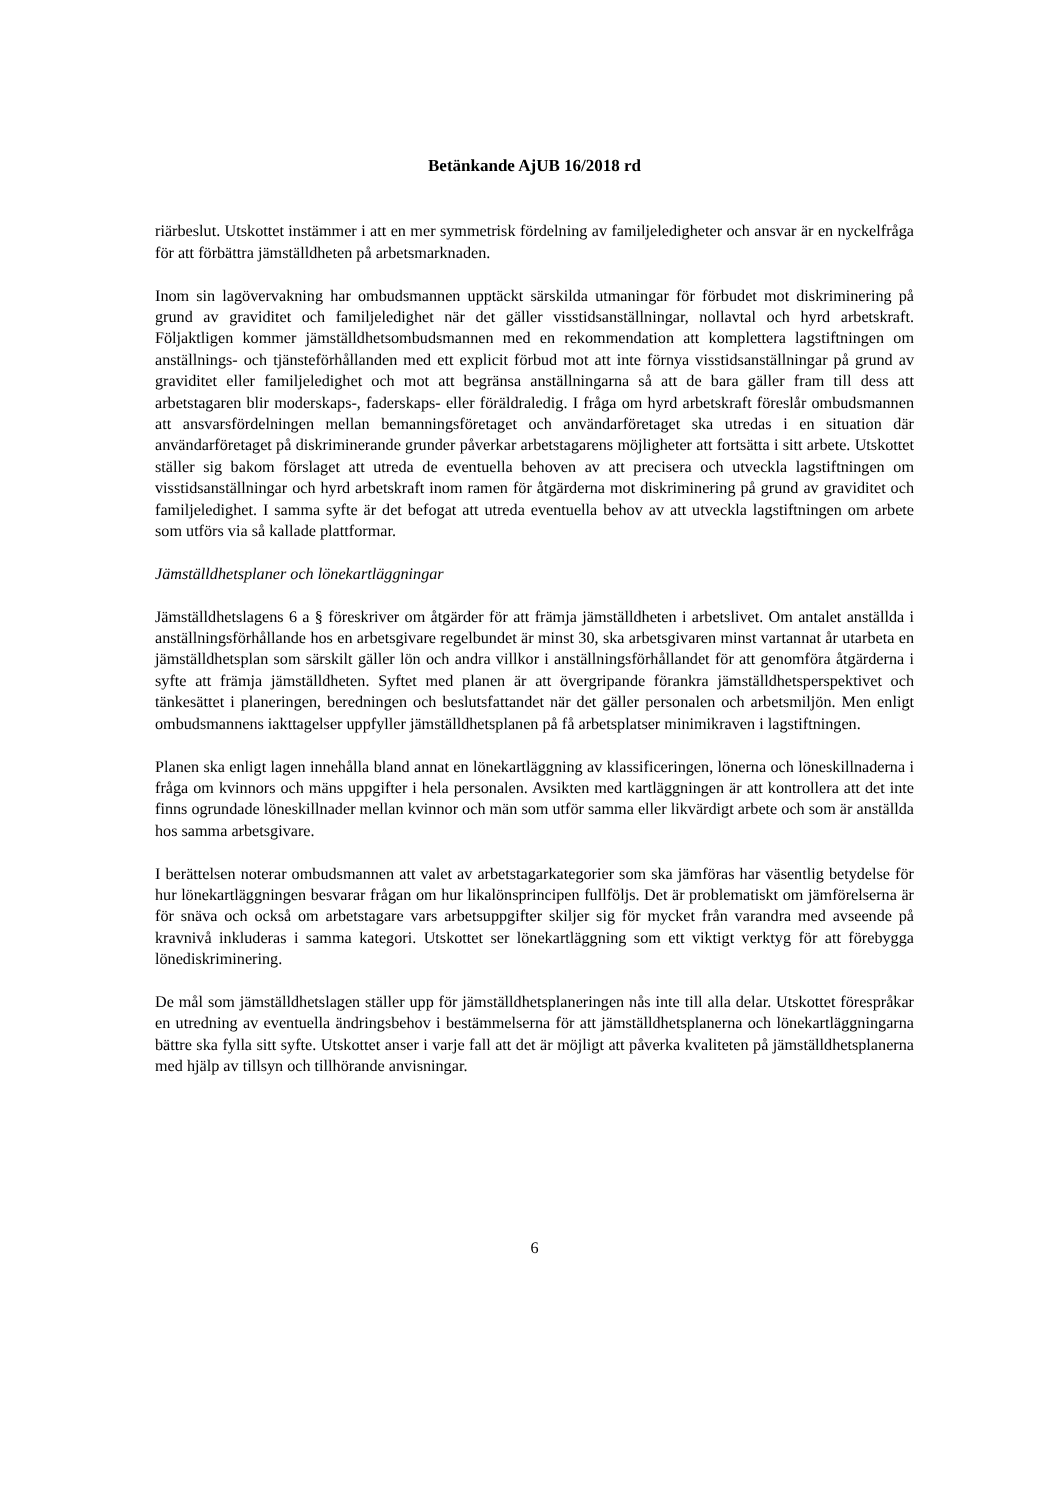Betänkande AjUB 16/2018 rd
riärbeslut. Utskottet instämmer i att en mer symmetrisk fördelning av familjeledigheter och ansvar är en nyckelfråga för att förbättra jämställdheten på arbetsmarknaden.
Inom sin lagövervakning har ombudsmannen upptäckt särskilda utmaningar för förbudet mot diskriminering på grund av graviditet och familjeledighet när det gäller visstidsanställningar, nollavtal och hyrd arbetskraft. Följaktligen kommer jämställdhetsombudsmannen med en rekommendation att komplettera lagstiftningen om anställnings- och tjänsteförhållanden med ett explicit förbud mot att inte förnya visstidsanställningar på grund av graviditet eller familjeledighet och mot att begränsa anställningarna så att de bara gäller fram till dess att arbetstagaren blir moderskaps-, faderskaps- eller föräldraledig. I fråga om hyrd arbetskraft föreslår ombudsmannen att ansvarsfördelningen mellan bemanningsföretaget och användarföretaget ska utredas i en situation där användarföretaget på diskriminerande grunder påverkar arbetstagarens möjligheter att fortsätta i sitt arbete. Utskottet ställer sig bakom förslaget att utreda de eventuella behoven av att precisera och utveckla lagstiftningen om visstidsanställningar och hyrd arbetskraft inom ramen för åtgärderna mot diskriminering på grund av graviditet och familjeledighet. I samma syfte är det befogat att utreda eventuella behov av att utveckla lagstiftningen om arbete som utförs via så kallade plattformar.
Jämställdhetsplaner och lönekartläggningar
Jämställdhetslagens 6 a § föreskriver om åtgärder för att främja jämställdheten i arbetslivet. Om antalet anställda i anställningsförhållande hos en arbetsgivare regelbundet är minst 30, ska arbetsgivaren minst vartannat år utarbeta en jämställdhetsplan som särskilt gäller lön och andra villkor i anställningsförhållandet för att genomföra åtgärderna i syfte att främja jämställdheten. Syftet med planen är att övergripande förankra jämställdhetsperspektivet och tänkesättet i planeringen, beredningen och beslutsfattandet när det gäller personalen och arbetsmiljön. Men enligt ombudsmannens iakttagelser uppfyller jämställdhetsplanen på få arbetsplatser minimikraven i lagstiftningen.
Planen ska enligt lagen innehålla bland annat en lönekartläggning av klassificeringen, lönerna och löneskillnaderna i fråga om kvinnors och mäns uppgifter i hela personalen. Avsikten med kartläggningen är att kontrollera att det inte finns ogrundade löneskillnader mellan kvinnor och män som utför samma eller likvärdigt arbete och som är anställda hos samma arbetsgivare.
I berättelsen noterar ombudsmannen att valet av arbetstagarkategorier som ska jämföras har väsentlig betydelse för hur lönekartläggningen besvarar frågan om hur likalönsprincipen fullföljs. Det är problematiskt om jämförelserna är för snäva och också om arbetstagare vars arbetsuppgifter skiljer sig för mycket från varandra med avseende på kravnivå inkluderas i samma kategori. Utskottet ser lönekartläggning som ett viktigt verktyg för att förebygga lönediskriminering.
De mål som jämställdhetslagen ställer upp för jämställdhetsplaneringen nås inte till alla delar. Utskottet förespråkar en utredning av eventuella ändringsbehov i bestämmelserna för att jämställdhetsplanerna och lönekartläggningarna bättre ska fylla sitt syfte. Utskottet anser i varje fall att det är möjligt att påverka kvaliteten på jämställdhetsplanerna med hjälp av tillsyn och tillhörande anvisningar.
6